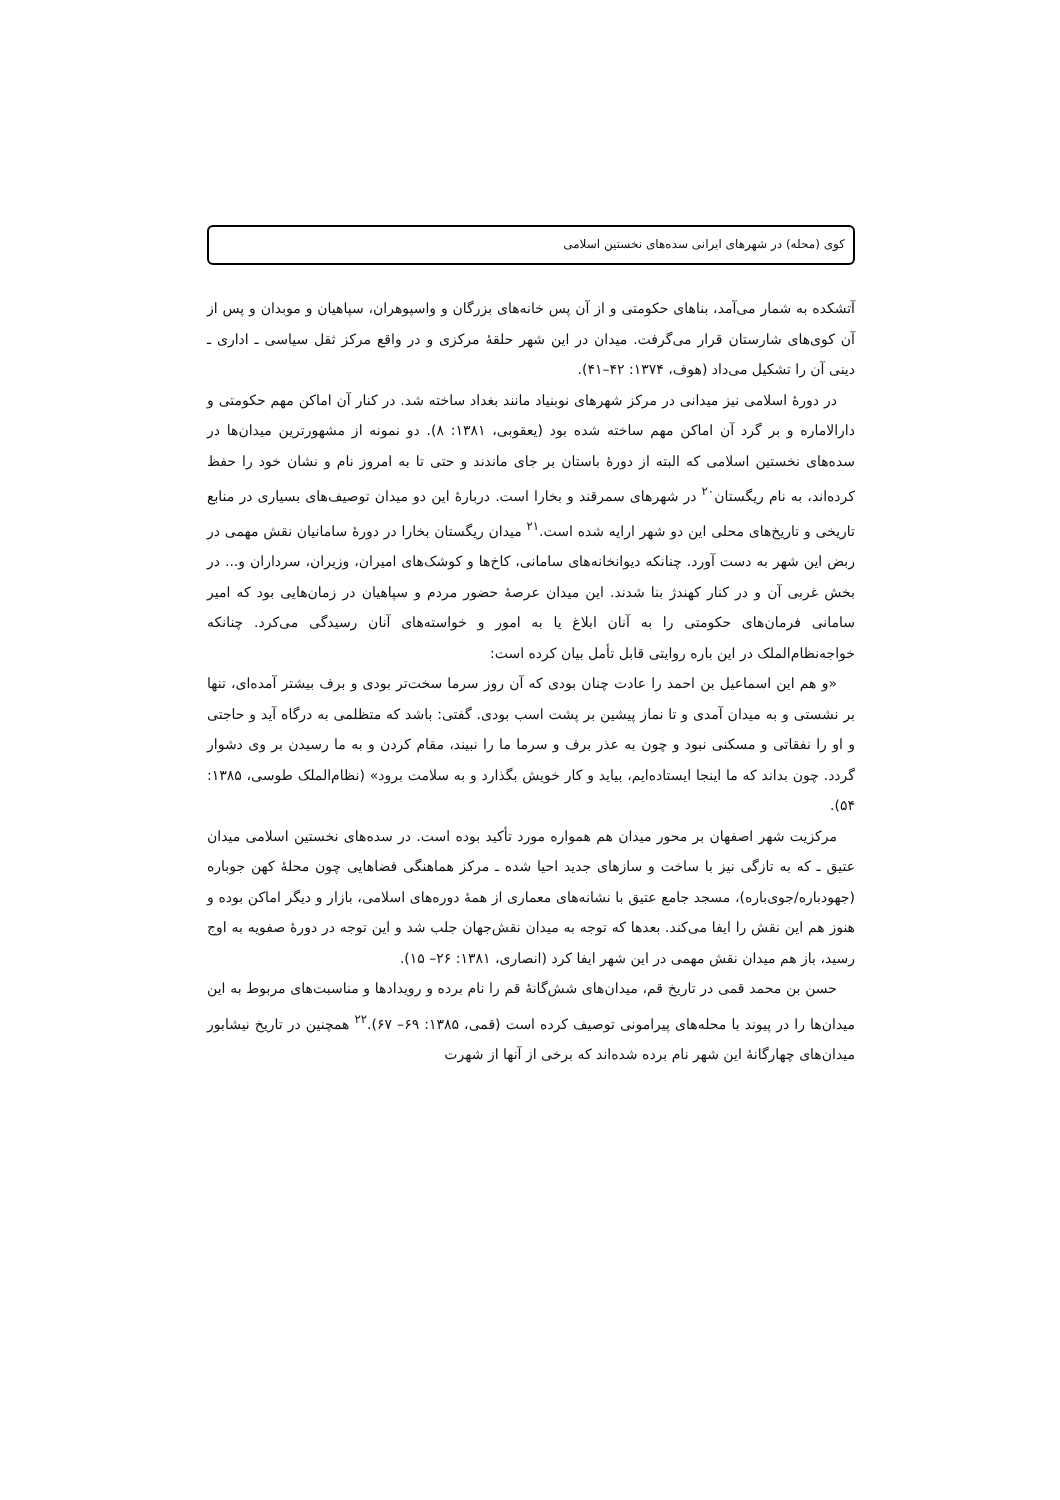کوی (محله) در شهرهای ایرانی سده‌های نخستین اسلامی
آتشکده به شمار می‌آمد، بناهای حکومتی و از آن پس خانه‌های بزرگان و واسپوهران، سپاهیان و موبدان و پس از آن کوی‌های شارستان قرار می‌گرفت. میدان در این شهر حلقهٔ مرکزی و در واقع مرکز ثقل سیاسی ـ اداری ـ دینی آن را تشکیل می‌داد (هوف، ۱۳۷۴: ۴۲–۴۱).
در دورهٔ اسلامی نیز میدانی در مرکز شهرهای نوبنیاد مانند بغداد ساخته شد. در کنار آن اماکن مهم حکومتی و دارالاماره و بر گرد آن اماکن مهم ساخته شده بود (یعقوبی، ۱۳۸۱: ۸). دو نمونه از مشهورترین میدان‌ها در سده‌های نخستین اسلامی که البته از دورهٔ باستان بر جای ماندند و حتی تا به امروز نام و نشان خود را حفظ کرده‌اند، به نام ریگستان<sup>۲۰</sup> در شهرهای سمرقند و بخارا است. دربارهٔ این دو میدان توصیف‌های بسیاری در منابع تاریخی و تاریخ‌های محلی این دو شهر ارایه شده است.<sup>۲۱</sup> میدان ریگستان بخارا در دورهٔ سامانیان نقش مهمی در ربض این شهر به دست آورد. چنانکه دیوانخانه‌های سامانی، کاخ‌ها و کوشک‌های امیران، وزیران، سرداران و... در بخش غربی آن و در کنار کهندژ بنا شدند. این میدان عرصهٔ حضور مردم و سپاهیان در زمان‌هایی بود که امیر سامانی فرمان‌های حکومتی را به آنان ابلاغ یا به امور و خواسته‌های آنان رسیدگی می‌کرد. چنانکه خواجه‌نظام‌الملک در این باره روایتی قابل تأمل بیان کرده است:
«و هم این اسماعیل بن احمد را عادت چنان بودی که آن روز سرما سخت‌تر بودی و برف بیشتر آمده‌ای، تنها بر نشستی و به میدان آمدی و تا نماز پیشین بر پشت اسب بودی. گفتی: باشد که متظلمی به درگاه آید و حاجتی و او را نفقاتی و مسکنی نبود و چون به عذر برف و سرما ما را نبیند، مقام کردن و به ما رسیدن بر وی دشوار گردد. چون بداند که ما اینجا ایستاده‌ایم، بیاید و کار خویش بگذارد و به سلامت برود» (نظام‌الملک طوسی، ۱۳۸۵: ۵۴).
مرکزیت شهر اصفهان بر محور میدان هم همواره مورد تأکید بوده است. در سده‌های نخستین اسلامی میدان عتیق ـ که به تازگی نیز با ساخت و سازهای جدید احیا شده ـ مرکز هماهنگی فضاهایی چون محلهٔ کهن جوباره (جهودباره/جوی‌باره)، مسجد جامع عتیق با نشانه‌های معماری از همهٔ دوره‌های اسلامی، بازار و دیگر اماکن بوده و هنوز هم این نقش را ایفا می‌کند. بعدها که توجه به میدان نقش‌جهان جلب شد و این توجه در دورهٔ صفویه به اوج رسید، باز هم میدان نقش مهمی در این شهر ایفا کرد (انصاری، ۱۳۸۱: ۲۶– ۱۵).
حسن بن محمد قمی در تاریخ قم، میدان‌های شش‌گانهٔ قم را نام برده و رویدادها و مناسبت‌های مربوط به این میدان‌ها را در پیوند با محله‌های پیرامونی توصیف کرده است (قمی، ۱۳۸۵: ۶۹– ۶۷).<sup>۲۲</sup> همچنین در تاریخ نیشابور میدان‌های چهارگانهٔ این شهر نام برده شده‌اند که برخی از آنها از شهرت